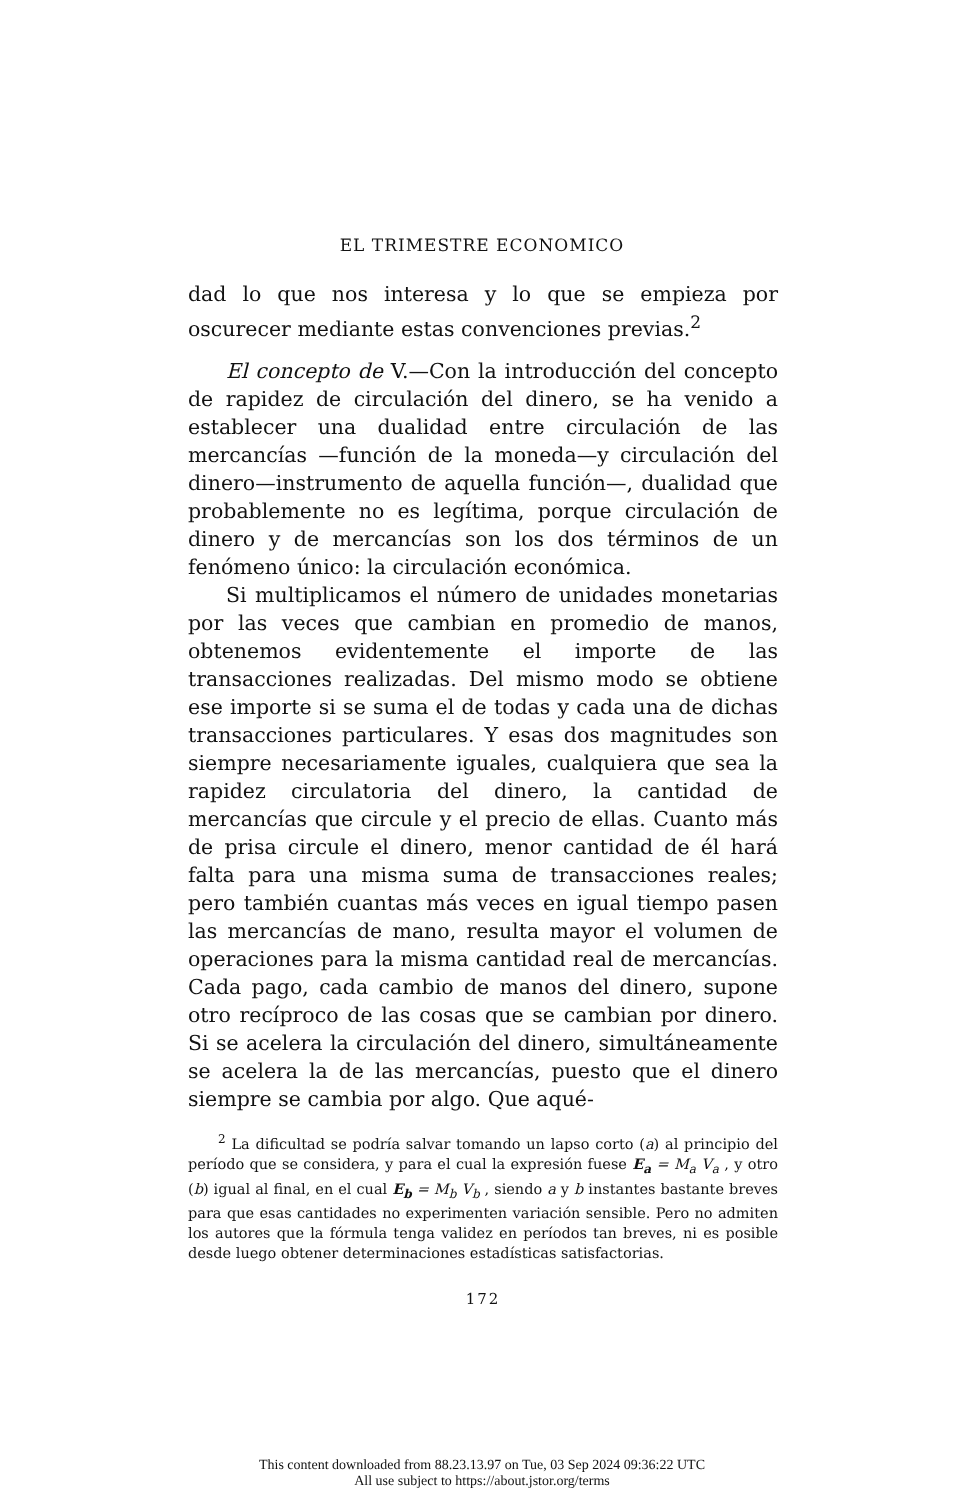EL TRIMESTRE ECONOMICO
dad lo que nos interesa y lo que se empieza por oscurecer mediante estas convenciones previas.<sup>2</sup>
El concepto de V.—Con la introducción del concepto de rapidez de circulación del dinero, se ha venido a establecer una dualidad entre circulación de las mercancías —función de la moneda—y circulación del dinero—instrumento de aquella función—, dualidad que probablemente no es legítima, porque circulación de dinero y de mercancías son los dos términos de un fenómeno único: la circulación económica.
Si multiplicamos el número de unidades monetarias por las veces que cambian en promedio de manos, obtenemos evidentemente el importe de las transacciones realizadas. Del mismo modo se obtiene ese importe si se suma el de todas y cada una de dichas transacciones particulares. Y esas dos magnitudes son siempre necesariamente iguales, cualquiera que sea la rapidez circulatoria del dinero, la cantidad de mercancías que circule y el precio de ellas. Cuanto más de prisa circule el dinero, menor cantidad de él hará falta para una misma suma de transacciones reales; pero también cuantas más veces en igual tiempo pasen las mercancías de mano, resulta mayor el volumen de operaciones para la misma cantidad real de mercancías. Cada pago, cada cambio de manos del dinero, supone otro recíproco de las cosas que se cambian por dinero. Si se acelera la circulación del dinero, simultáneamente se acelera la de las mercancías, puesto que el dinero siempre se cambia por algo. Que aqué-
<sup>2</sup> La dificultad se podría salvar tomando un lapso corto (a) al principio del período que se considera, y para el cual la expresión fuese E<sub>a</sub> = M<sub>a</sub> V<sub>a</sub> , y otro (b) igual al final, en el cual E<sub>b</sub> = M<sub>b</sub> V<sub>b</sub> , siendo a y b instantes bastante breves para que esas cantidades no experimenten variación sensible. Pero no admiten los autores que la fórmula tenga validez en períodos tan breves, ni es posible desde luego obtener determinaciones estadísticas satisfactorias.
172
This content downloaded from 88.23.13.97 on Tue, 03 Sep 2024 09:36:22 UTC
All use subject to https://about.jstor.org/terms